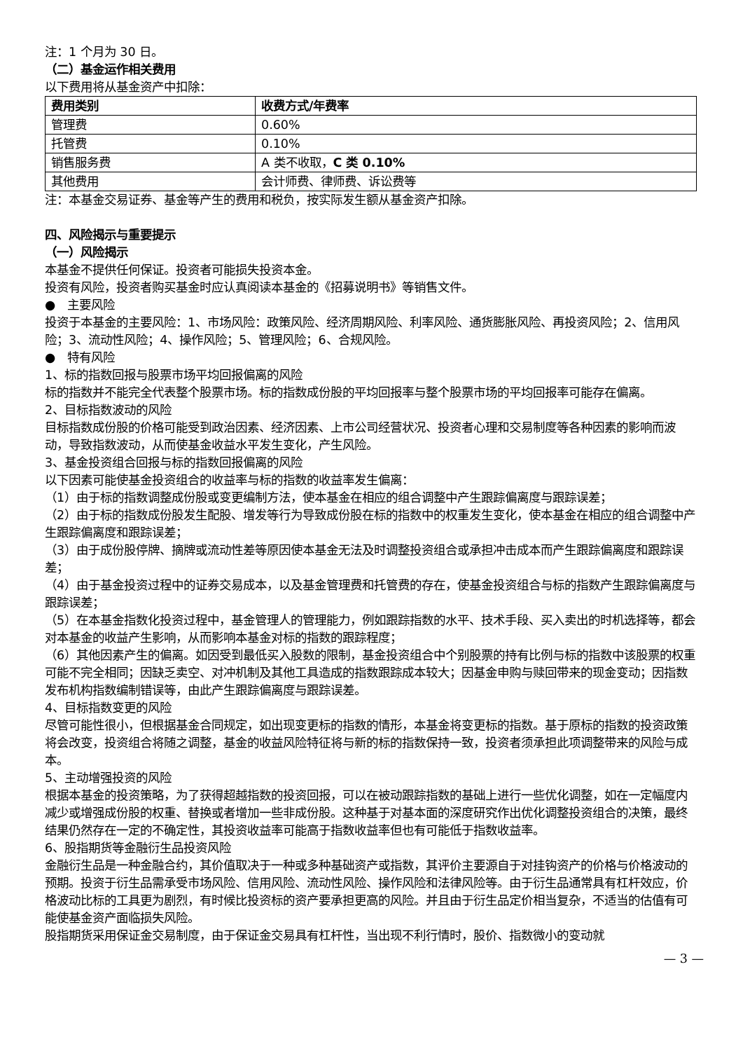注：1 个月为 30 日。
（二）基金运作相关费用
以下费用将从基金资产中扣除：
| 费用类别 | 收费方式/年费率 |
| --- | --- |
| 管理费 | 0.60% |
| 托管费 | 0.10% |
| 销售服务费 | A 类不收取， C 类 0.10% |
| 其他费用 | 会计师费、律师费、诉讼费等 |
注：本基金交易证券、基金等产生的费用和税负，按实际发生额从基金资产扣除。
四、风险揭示与重要提示
（一）风险揭示
本基金不提供任何保证。投资者可能损失投资本金。
投资有风险，投资者购买基金时应认真阅读本基金的《招募说明书》等销售文件。
● 主要风险
投资于本基金的主要风险：1、市场风险：政策风险、经济周期风险、利率风险、通货膨胀风险、再投资风险；2、信用风险；3、流动性风险；4、操作风险；5、管理风险；6、合规风险。
● 特有风险
1、标的指数回报与股票市场平均回报偏离的风险
标的指数并不能完全代表整个股票市场。标的指数成份股的平均回报率与整个股票市场的平均回报率可能存在偏离。
2、目标指数波动的风险
目标指数成份股的价格可能受到政治因素、经济因素、上市公司经营状况、投资者心理和交易制度等各种因素的影响而波动，导致指数波动，从而使基金收益水平发生变化，产生风险。
3、基金投资组合回报与标的指数回报偏离的风险
以下因素可能使基金投资组合的收益率与标的指数的收益率发生偏离：
（1）由于标的指数调整成份股或变更编制方法，使本基金在相应的组合调整中产生跟踪偏离度与跟踪误差；
（2）由于标的指数成份股发生配股、增发等行为导致成份股在标的指数中的权重发生变化，使本基金在相应的组合调整中产生跟踪偏离度和跟踪误差；
（3）由于成份股停牌、摘牌或流动性差等原因使本基金无法及时调整投资组合或承担冲击成本而产生跟踪偏离度和跟踪误差；
（4）由于基金投资过程中的证券交易成本，以及基金管理费和托管费的存在，使基金投资组合与标的指数产生跟踪偏离度与跟踪误差；
（5）在本基金指数化投资过程中，基金管理人的管理能力，例如跟踪指数的水平、技术手段、买入卖出的时机选择等，都会对本基金的收益产生影响，从而影响本基金对标的指数的跟踪程度；
（6）其他因素产生的偏离。如因受到最低买入股数的限制，基金投资组合中个别股票的持有比例与标的指数中该股票的权重可能不完全相同；因缺乏卖空、对冲机制及其他工具造成的指数跟踪成本较大；因基金申购与赎回带来的现金变动；因指数发布机构指数编制错误等，由此产生跟踪偏离度与跟踪误差。
4、目标指数变更的风险
尽管可能性很小，但根据基金合同规定，如出现变更标的指数的情形，本基金将变更标的指数。基于原标的指数的投资政策将会改变，投资组合将随之调整，基金的收益风险特征将与新的标的指数保持一致，投资者须承担此项调整带来的风险与成本。
5、主动增强投资的风险
根据本基金的投资策略，为了获得超越指数的投资回报，可以在被动跟踪指数的基础上进行一些优化调整，如在一定幅度内减少或增强成份股的权重、替换或者增加一些非成份股。这种基于对基本面的深度研究作出优化调整投资组合的决策，最终结果仍然存在一定的不确定性，其投资收益率可能高于指数收益率但也有可能低于指数收益率。
6、股指期货等金融衍生品投资风险
金融衍生品是一种金融合约，其价值取决于一种或多种基础资产或指数，其评价主要源自于对挂钩资产的价格与价格波动的预期。投资于衍生品需承受市场风险、信用风险、流动性风险、操作风险和法律风险等。由于衍生品通常具有杠杆效应，价格波动比标的工具更为剧烈，有时候比投资标的资产要承担更高的风险。并且由于衍生品定价相当复杂，不适当的估值有可能使基金资产面临损失风险。
股指期货采用保证金交易制度，由于保证金交易具有杠杆性，当出现不利行情时，股价、指数微小的变动就
— 3 —